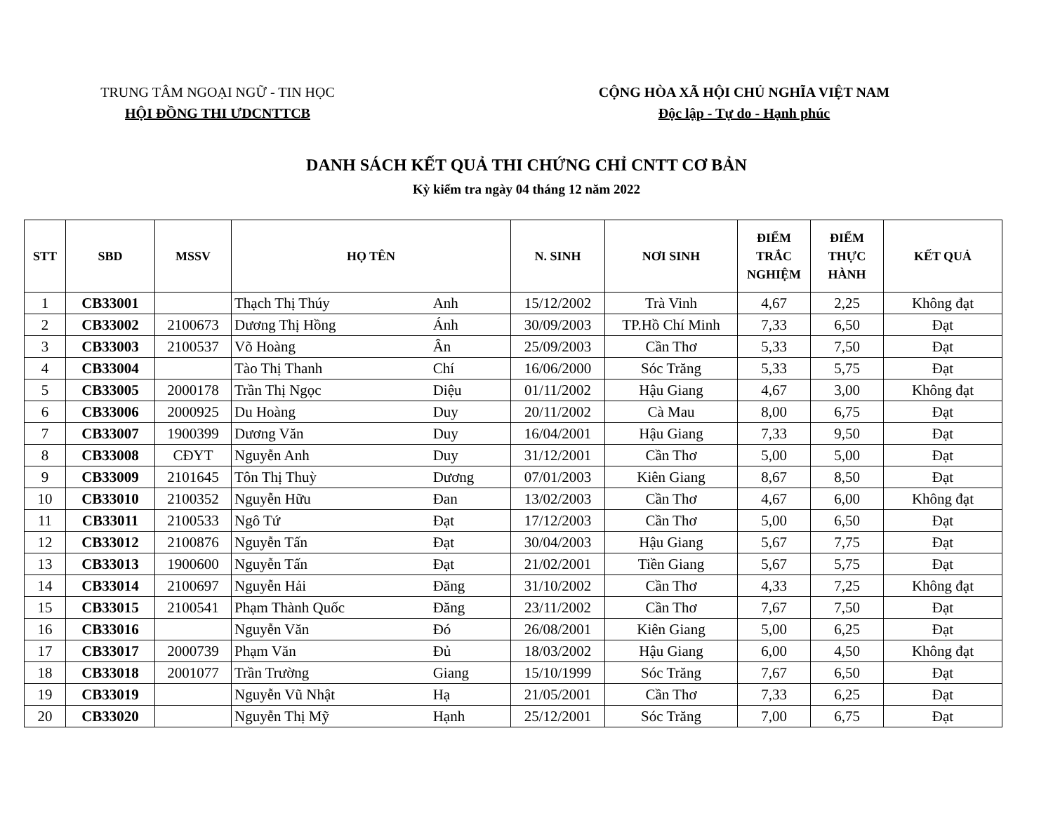TRUNG TÂM NGOẠI NGỮ - TIN HỌC
HỘI ĐỒNG THI ƯDCNTTCB
CỘNG HÒA XÃ HỘI CHỦ NGHĨA VIỆT NAM
Độc lập - Tự do - Hạnh phúc
DANH SÁCH KẾT QUẢ THI CHỨNG CHỈ CNTT CƠ BẢN
Kỳ kiểm tra ngày 04 tháng 12 năm 2022
| STT | SBD | MSSV | HỌ TÊN | | N. SINH | NƠI SINH | ĐIỂM TRẮC NGHIỆM | ĐIỂM THỰC HÀNH | KẾT QUẢ |
| --- | --- | --- | --- | --- | --- | --- | --- | --- | --- |
| 1 | CB33001 | | Thạch Thị Thúy | Anh | 15/12/2002 | Trà Vinh | 4,67 | 2,25 | Không đạt |
| 2 | CB33002 | 2100673 | Dương Thị Hồng | Ánh | 30/09/2003 | TP.Hồ Chí Minh | 7,33 | 6,50 | Đạt |
| 3 | CB33003 | 2100537 | Võ Hoàng | Ân | 25/09/2003 | Cần Thơ | 5,33 | 7,50 | Đạt |
| 4 | CB33004 | | Tào Thị Thanh | Chí | 16/06/2000 | Sóc Trăng | 5,33 | 5,75 | Đạt |
| 5 | CB33005 | 2000178 | Trần Thị Ngọc | Diệu | 01/11/2002 | Hậu Giang | 4,67 | 3,00 | Không đạt |
| 6 | CB33006 | 2000925 | Du Hoàng | Duy | 20/11/2002 | Cà Mau | 8,00 | 6,75 | Đạt |
| 7 | CB33007 | 1900399 | Dương Văn | Duy | 16/04/2001 | Hậu Giang | 7,33 | 9,50 | Đạt |
| 8 | CB33008 | CĐYT | Nguyễn Anh | Duy | 31/12/2001 | Cần Thơ | 5,00 | 5,00 | Đạt |
| 9 | CB33009 | 2101645 | Tôn Thị Thuỳ | Dương | 07/01/2003 | Kiên Giang | 8,67 | 8,50 | Đạt |
| 10 | CB33010 | 2100352 | Nguyễn Hữu | Đan | 13/02/2003 | Cần Thơ | 4,67 | 6,00 | Không đạt |
| 11 | CB33011 | 2100533 | Ngô Tứ | Đạt | 17/12/2003 | Cần Thơ | 5,00 | 6,50 | Đạt |
| 12 | CB33012 | 2100876 | Nguyễn Tấn | Đạt | 30/04/2003 | Hậu Giang | 5,67 | 7,75 | Đạt |
| 13 | CB33013 | 1900600 | Nguyễn Tấn | Đạt | 21/02/2001 | Tiền Giang | 5,67 | 5,75 | Đạt |
| 14 | CB33014 | 2100697 | Nguyễn Hải | Đăng | 31/10/2002 | Cần Thơ | 4,33 | 7,25 | Không đạt |
| 15 | CB33015 | 2100541 | Phạm Thành Quốc | Đăng | 23/11/2002 | Cần Thơ | 7,67 | 7,50 | Đạt |
| 16 | CB33016 | | Nguyễn Văn | Đó | 26/08/2001 | Kiên Giang | 5,00 | 6,25 | Đạt |
| 17 | CB33017 | 2000739 | Phạm Văn | Đủ | 18/03/2002 | Hậu Giang | 6,00 | 4,50 | Không đạt |
| 18 | CB33018 | 2001077 | Trần Trường | Giang | 15/10/1999 | Sóc Trăng | 7,67 | 6,50 | Đạt |
| 19 | CB33019 | | Nguyễn Vũ Nhật | Hạ | 21/05/2001 | Cần Thơ | 7,33 | 6,25 | Đạt |
| 20 | CB33020 | | Nguyễn Thị Mỹ | Hạnh | 25/12/2001 | Sóc Trăng | 7,00 | 6,75 | Đạt |